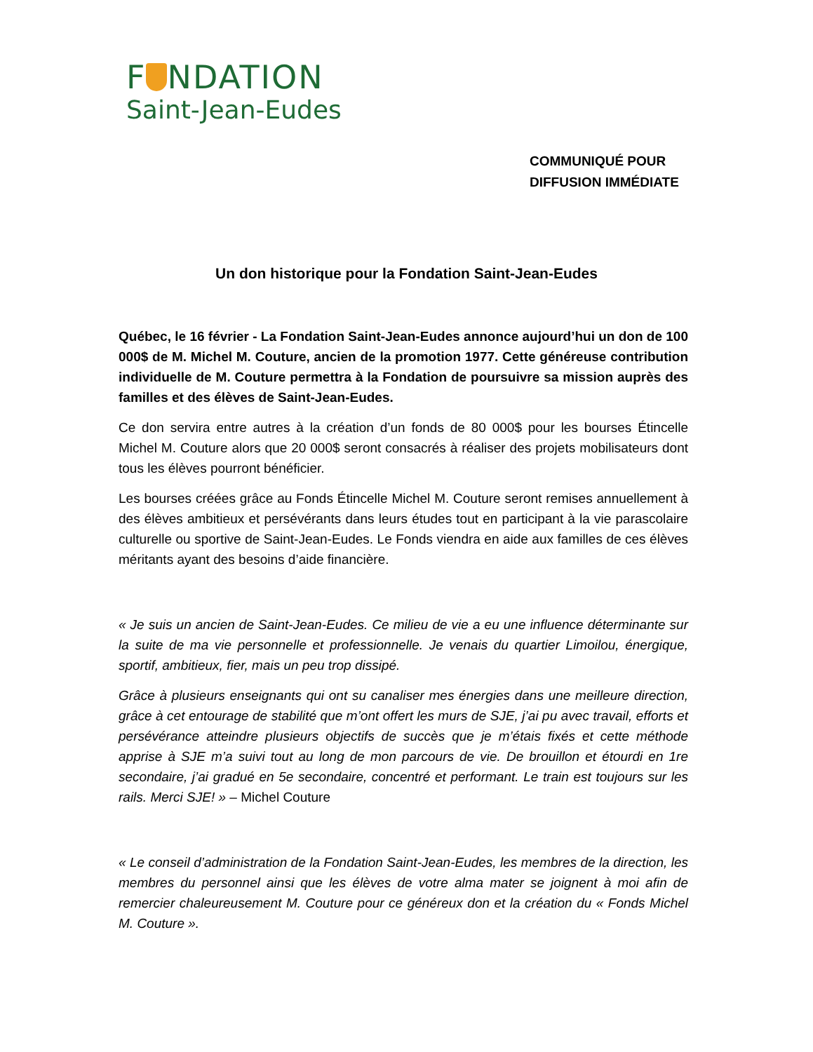F NDATION
Saint-Jean-Eudes
COMMUNIQUÉ POUR
DIFFUSION IMMÉDIATE
Un don historique pour la Fondation Saint-Jean-Eudes
Québec, le 16 février - La Fondation Saint-Jean-Eudes annonce aujourd’hui un don de 100 000$ de M. Michel M. Couture, ancien de la promotion 1977. Cette généreuse contribution individuelle de M. Couture permettra à la Fondation de poursuivre sa mission auprès des familles et des élèves de Saint-Jean-Eudes.
Ce don servira entre autres à la création d’un fonds de 80 000$ pour les bourses Étincelle Michel M. Couture alors que 20 000$ seront consacrés à réaliser des projets mobilisateurs dont tous les élèves pourront bénéficier.
Les bourses créées grâce au Fonds Étincelle Michel M. Couture seront remises annuellement à des élèves ambitieux et persévérants dans leurs études tout en participant à la vie parascolaire culturelle ou sportive de Saint-Jean-Eudes. Le Fonds viendra en aide aux familles de ces élèves méritants ayant des besoins d’aide financière.
« Je suis un ancien de Saint-Jean-Eudes. Ce milieu de vie a eu une influence déterminante sur la suite de ma vie personnelle et professionnelle. Je venais du quartier Limoilou, énergique, sportif, ambitieux, fier, mais un peu trop dissipé.
Grâce à plusieurs enseignants qui ont su canaliser mes énergies dans une meilleure direction, grâce à cet entourage de stabilité que m’ont offert les murs de SJE, j’ai pu avec travail, efforts et persévérance atteindre plusieurs objectifs de succès que je m’étais fixés et cette méthode apprise à SJE m’a suivi tout au long de mon parcours de vie. De brouillon et étourdi en 1re secondaire, j’ai gradué en 5e secondaire, concentré et performant. Le train est toujours sur les rails. Merci SJE! » – Michel Couture
« Le conseil d’administration de la Fondation Saint-Jean-Eudes, les membres de la direction, les membres du personnel ainsi que les élèves de votre alma mater se joignent à moi afin de remercier chaleureusement M. Couture pour ce généreux don et la création du « Fonds Michel M. Couture ».